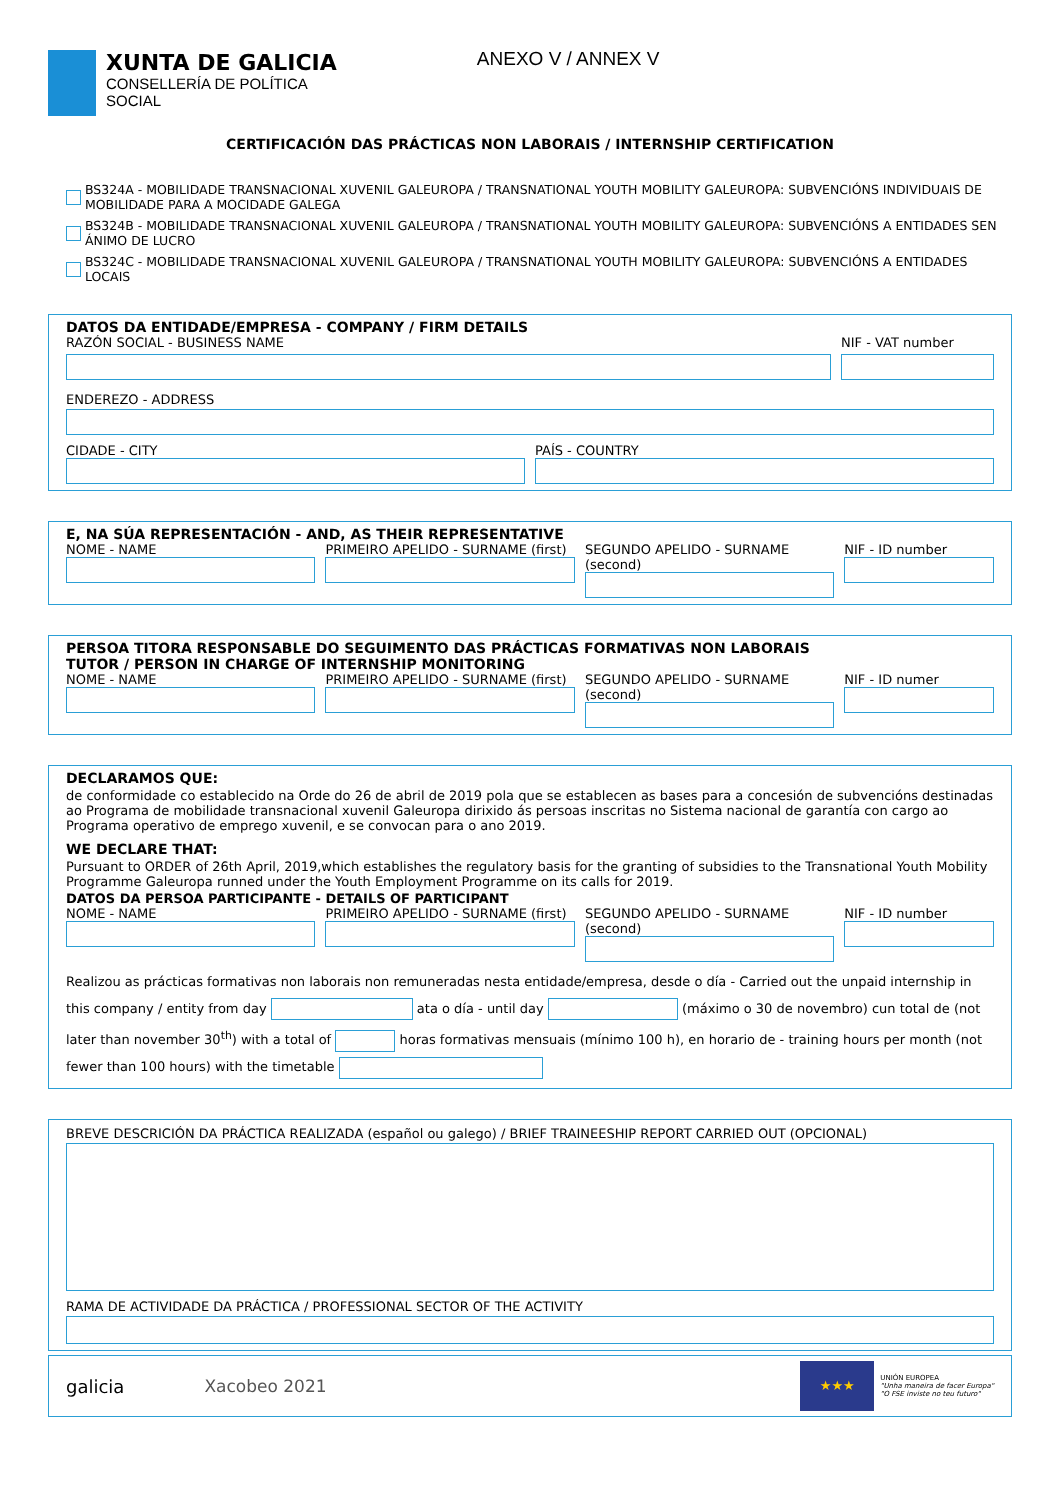XUNTA DE GALICIA
CONSELLERÍA DE POLÍTICA
SOCIAL
ANEXO V / ANNEX V
CERTIFICACIÓN DAS PRÁCTICAS NON LABORAIS / INTERNSHIP CERTIFICATION
BS324A - MOBILIDADE TRANSNACIONAL XUVENIL GALEUROPA / TRANSNATIONAL YOUTH MOBILITY GALEUROPA: SUBVENCIÓNS INDIVIDUAIS DE MOBILIDADE PARA A MOCIDADE GALEGA
BS324B - MOBILIDADE TRANSNACIONAL XUVENIL GALEUROPA / TRANSNATIONAL YOUTH MOBILITY GALEUROPA: SUBVENCIÓNS A ENTIDADES SEN ÁNIMO DE LUCRO
BS324C - MOBILIDADE TRANSNACIONAL XUVENIL GALEUROPA / TRANSNATIONAL YOUTH MOBILITY GALEUROPA: SUBVENCIÓNS A ENTIDADES LOCAIS
DATOS DA ENTIDADE/EMPRESA - COMPANY / FIRM DETAILS
RAZÓN SOCIAL - BUSINESS NAME NIF - VAT number
ENDEREZO - ADDRESS
CIDADE - CITY PAÍS - COUNTRY
E, NA SÚA REPRESENTACIÓN - AND, AS THEIR REPRESENTATIVE
NOME - NAME PRIMEIRO APELIDO - SURNAME (first)
SEGUNDO APELIDO - SURNAME (second)
NIF - ID number
PERSOA TITORA RESPONSABLE DO SEGUIMENTO DAS PRÁCTICAS FORMATIVAS NON LABORAIS
TUTOR / PERSON IN CHARGE OF INTERNSHIP MONITORING
NOME - NAME PRIMEIRO APELIDO - SURNAME (first)
SEGUNDO APELIDO - SURNAME (second)
NIF - ID numer
DECLARAMOS QUE:
de conformidade co establecido na Orde do 26 de abril de 2019 pola que se establecen as bases para a concesión de subvencións destinadas ao Programa de mobilidade transnacional xuvenil Galeuropa dirixido ás persoas inscritas no Sistema nacional de garantía con cargo ao Programa operativo de emprego xuvenil, e se convocan para o ano 2019.
WE DECLARE THAT:
Pursuant to ORDER of 26th April, 2019,which establishes the regulatory basis for the granting of subsidies to the Transnational Youth Mobility Programme Galeuropa runned under the Youth Employment Programme on its calls for 2019.
DATOS DA PERSOA PARTICIPANTE - DETAILS OF PARTICIPANT
NOME - NAME PRIMEIRO APELIDO - SURNAME (first)
SEGUNDO APELIDO - SURNAME (second)
NIF - ID number
Realizou as prácticas formativas non laborais non remuneradas nesta entidade/empresa, desde o día - Carried out the unpaid internship in this company / entity from day ata o día - until day (máximo o 30 de novembro) cun total de (not later than november 30<sup>th</sup>) with a total of horas formativas mensuais (mínimo 100 h), en horario de - training hours per month (not fewer than 100 hours) with the timetable
BREVE DESCRICIÓN DA PRÁCTICA REALIZADA (español ou galego) / BRIEF TRAINEESHIP REPORT CARRIED OUT (OPCIONAL)
RAMA DE ACTIVIDADE DA PRÁCTICA / PROFESSIONAL SECTOR OF THE ACTIVITY
galicia Xacobeo 2021
★★★
UNIÓN EUROPEA
"Unha maneira de facer Europa"
"O FSE inviste no teu futuro"